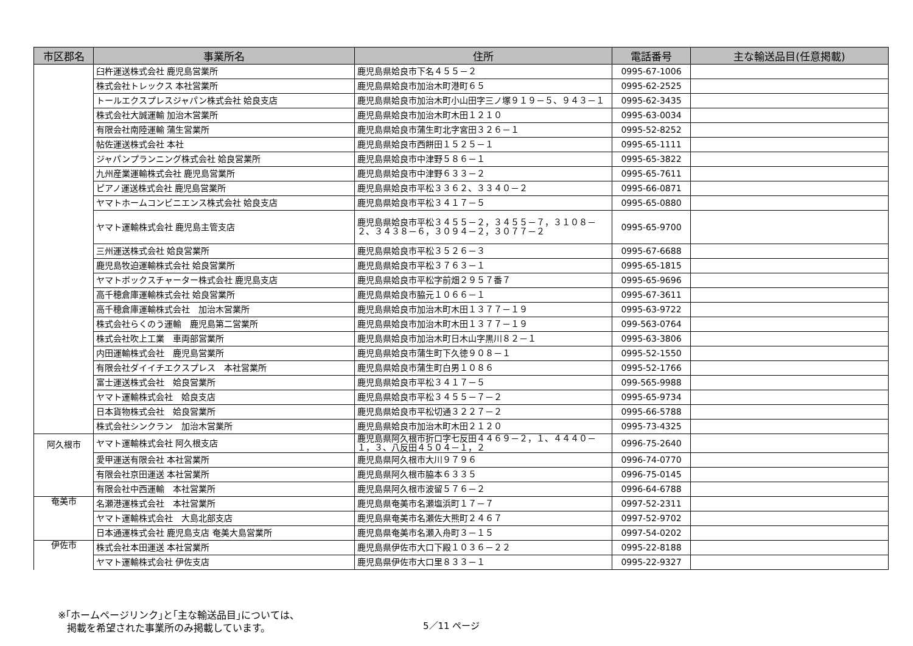| 市区郡名 | 事業所名 | 住所 | 電話番号 | 主な輸送品目(任意掲載) |
| --- | --- | --- | --- | --- |
| | 臼杵運送株式会社 鹿児島営業所 | 鹿児島県姶良市下名４５５－２ | 0995-67-1006 | |
| | 株式会社トレックス 本社営業所 | 鹿児島県姶良市加治木町港町６５ | 0995-62-2525 | |
| | トールエクスプレスジャパン株式会社 姶良支店 | 鹿児島県姶良市加治木町小山田字三ノ塚９１９－５、９４３－１ | 0995-62-3435 | |
| | 株式会社大誠運輸 加治木営業所 | 鹿児島県姶良市加治木町木田１２１０ | 0995-63-0034 | |
| | 有限会社南陸運輸 蒲生営業所 | 鹿児島県姶良市蒲生町北字宮田３２６－１ | 0995-52-8252 | |
| | 帖佐運送株式会社 本社 | 鹿児島県姶良市西餅田１５２５－１ | 0995-65-1111 | |
| | ジャパンプランニング株式会社 姶良営業所 | 鹿児島県姶良市中津野５８６－１ | 0995-65-3822 | |
| | 九州産業運輸株式会社 鹿児島営業所 | 鹿児島県姶良市中津野６３３－２ | 0995-65-7611 | |
| | ピアノ運送株式会社 鹿児島営業所 | 鹿児島県姶良市平松３３６２、３３４０－２ | 0995-66-0871 | |
| | ヤマトホームコンビニエンス株式会社 姶良支店 | 鹿児島県姶良市平松３４１７－５ | 0995-65-0880 | |
| | ヤマト運輸株式会社 鹿児島主管支店 | 鹿児島県姶良市平松３４５５－２，３４５５－７，３１０８－２、３４３８－６，３０９４－２，３０７７－２ | 0995-65-9700 | |
| | 三州運送株式会社 姶良営業所 | 鹿児島県姶良市平松３５２６－３ | 0995-67-6688 | |
| | 鹿児島牧迫運輸株式会社 姶良営業所 | 鹿児島県姶良市平松３７６３－１ | 0995-65-1815 | |
| | ヤマトボックスチャーター株式会社 鹿児島支店 | 鹿児島県姶良市平松字前畑２９５７番７ | 0995-65-9696 | |
| | 高千穂倉庫運輸株式会社 姶良営業所 | 鹿児島県姶良市脇元１０６６－１ | 0995-67-3611 | |
| | 高千穂倉庫運輸株式会社 加治木営業所 | 鹿児島県姶良市加治木町木田１３７７－１９ | 0995-63-9722 | |
| | 株式会社らくのう運輸 鹿児島第二営業所 | 鹿児島県姶良市加治木町木田１３７７－１９ | 099-563-0764 | |
| | 株式会社吹上工業 車両部営業所 | 鹿児島県姶良市加治木町日木山字黒川８２－１ | 0995-63-3806 | |
| | 内田運輸株式会社 鹿児島営業所 | 鹿児島県姶良市蒲生町下久徳９０８－１ | 0995-52-1550 | |
| | 有限会社ダイイチエクスプレス 本社営業所 | 鹿児島県姶良市蒲生町白男１０８６ | 0995-52-1766 | |
| | 富士運送株式会社 姶良営業所 | 鹿児島県姶良市平松３４１７－５ | 099-565-9988 | |
| | ヤマト運輸株式会社 姶良支店 | 鹿児島県姶良市平松３４５５－７－２ | 0995-65-9734 | |
| | 日本貨物株式会社 姶良営業所 | 鹿児島県姶良市平松切通３２２７－２ | 0995-66-5788 | |
| | 株式会社シンクラン 加治木営業所 | 鹿児島県姶良市加治木町木田２１２０ | 0995-73-4325 | |
| 阿久根市 | ヤマト運輸株式会社 阿久根支店 | 鹿児島県阿久根市折口字七反田４４６９－２，１、４４４０－１，３、八反田４５０４－１，２ | 0996-75-2640 | |
| | 愛甲運送有限会社 本社営業所 | 鹿児島県阿久根市大川９７９６ | 0996-74-0770 | |
| | 有限会社京田運送 本社営業所 | 鹿児島県阿久根市脇本６３３５ | 0996-75-0145 | |
| | 有限会社中西運輸 本社営業所 | 鹿児島県阿久根市波留５７６－２ | 0996-64-6788 | |
| 奄美市 | 名瀬港運株式会社 本社営業所 | 鹿児島県奄美市名瀬塩浜町１７－７ | 0997-52-2311 | |
| | ヤマト運輸株式会社 大島北部支店 | 鹿児島県奄美市名瀬佐大熊町２４６７ | 0997-52-9702 | |
| | 日本通運株式会社 鹿児島支店 奄美大島営業所 | 鹿児島県奄美市名瀬入舟町３－１５ | 0997-54-0202 | |
| 伊佐市 | 株式会社本田運送 本社営業所 | 鹿児島県伊佐市大口下殿１０３６－２２ | 0995-22-8188 | |
| | ヤマト運輸株式会社 伊佐支店 | 鹿児島県伊佐市大口里８３３－１ | 0995-22-9327 | |
※｢ホームページリンク｣と｢主な輸送品目｣については、
掲載を希望された事業所のみ掲載しています。
5／11 ページ